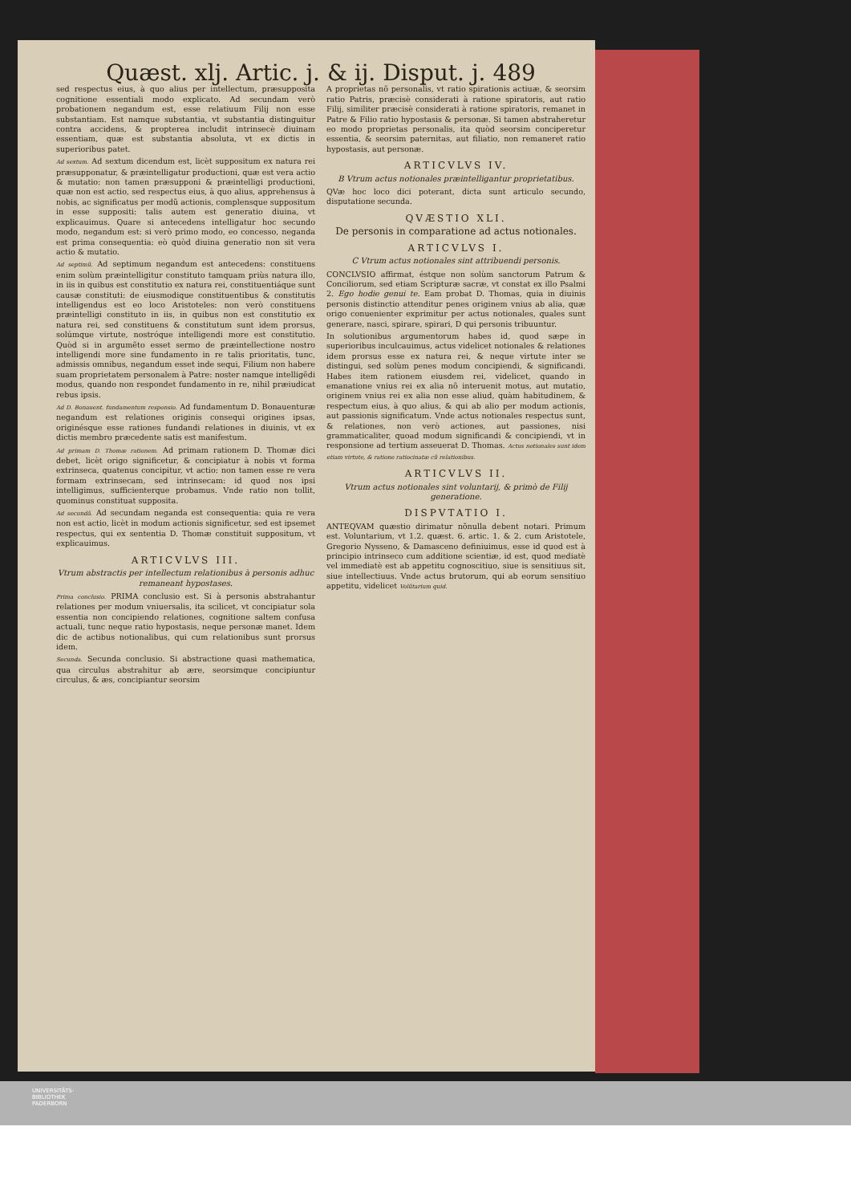Quæst. xlj. Artic. j. & ij. Disput. j. 489
sed respectus eius, à quo alius per intellectum, præsupposita cognitione essentiali modo explicato. Ad secundam verò probationem negandum est, esse relatiuum Filij non esse substantiam. Est namque substantia, vt substantia distinguitur contra accidens, & propterea includit intrinsecè diuinam essentiam, quæ est substantia absoluta, vt ex dictis in superioribus patet.
Ad sextum. Ad sextum dicendum est, licèt suppositum ex natura rei præsupponatur, & præintelligatur productioni, quæ est vera actio & mutatio: non tamen præsupponi & præintelligi productioni, quæ non est actio, sed respectus eius, à quo alius, apprehensus à nobis, ac significatus per modũ actionis, complensque suppositum in esse suppositi: talis autem est generatio diuina, vt explicauimus. Quare si antecedens intelligatur hoc secundo modo, negandum est: si verò primo modo, eo concesso, neganda est prima consequentia: eò quòd diuina generatio non sit vera actio & mutatio.
Ad septimũ. Ad septimum negandum est antecedens: constituens enim solùm præintelligitur constituto tamquam priùs natura illo, in iis in quibus est constitutio ex natura rei, constituentiáque sunt causæ constituti: de eiusmodique constituentibus & constitutis intelligendus est eo loco Aristoteles: non verò constituens præintelligi constituto in iis, in quibus non est constitutio ex natura rei, sed constituens & constitutum sunt idem prorsus, solúmque virtute, nostróque intelligendi more est constitutio. Quòd si in argumẽto esset sermo de præintellectione nostro intelligendi more sine fundamento in re talis prioritatis, tunc, admissis omnibus, negandum esset inde sequi, Filium non habere suam proprietatem personalem à Patre: noster namque intelligẽdi modus, quando non respondet fundamento in re, nihil præiudicat rebus ipsis.
Ad D. Bonauent. fundamentum responsio. Ad fundamentum D. Bonauenturæ negandum est relationes originis consequi origines ipsas, originésque esse rationes fundandi relationes in diuinis, vt ex dictis membro præcedente satis est manifestum.
Ad primam D. Thomæ rationem. Ad primam rationem D. Thomæ dici debet, licèt origo significetur, & concipiatur à nobis vt forma extrinseca, quatenus concipitur, vt actio: non tamen esse re vera formam extrinsecam, sed intrinsecam: id quod nos ipsi intelligimus, sufficienterque probamus. Vnde ratio non tollit, quominus constituat supposita.
Ad secundã. Ad secundam neganda est consequentia: quia re vera non est actio, licèt in modum actionis significetur, sed est ipsemet respectus, qui ex sententia D. Thomæ constituit suppositum, vt explicauimus.
ARTICVLVS III.
Vtrum abstractis per intellectum relationibus à personis adhuc remaneant hypostases.
Prima conclusio. PRIMA conclusio est. Si à personis abstrahantur relationes per modum vniuersalis, ita scilicet, vt concipiatur sola essentia non concipiendo relationes, cognitione saltem confusa actuali, tunc neque ratio hypostasis, neque personæ manet. Idem dic de actibus notionalibus, qui cum relationibus sunt prorsus idem.
Secunda. Secunda conclusio. Si abstractione quasi mathematica, qua circulus abstrahitur ab ære, seorsimque concipiuntur circulus, & æs, concipiantur seorsim
A proprietas nõ personalis, vt ratio spirationis actiuæ, & seorsim ratio Patris, præcisè considerati à ratione spiratoris, aut ratio Filij, similiter præcisè considerati à ratione spiratoris, remanet in Patre & Filio ratio hypostasis & personæ. Si tamen abstraheretur eo modo proprietas personalis, ita quòd seorsim conciperetur essentia, & seorsim paternitas, aut filiatio, non remaneret ratio hypostasis, aut personæ.
ARTICVLVS IV.
B Vtrum actus notionales præintelligantur proprietatibus.
QVæ hoc loco dici poterant, dicta sunt articulo secundo, disputatione secunda.
QVÆSTIO XLI.
De personis in comparatione ad actus notionales.
ARTICVLVS I.
C Vtrum actus notionales sint attribuendi personis.
CONCLVSIO affirmat, éstque non solùm sanctorum Patrum & Conciliorum, sed etiam Scripturæ sacræ, vt constat ex illo Psalmi 2. Ego hodie genui te. Eam probat D. Thomas, quia in diuinis personis distinctio attenditur penes originem vnius ab alia, quæ origo conuenienter exprimitur per actus notionales, quales sunt generare, nasci, spirare, spirari, D qui personis tribuuntur.
In solutionibus argumentorum habes id, quod sæpe in superioribus inculcauimus, actus videlicet notionales & relationes idem prorsus esse ex natura rei, & neque virtute inter se distingui, sed solùm penes modum concipiendi, & significandi. Habes item rationem eiusdem rei, videlicet, quando in emanatione vnius rei ex alia nõ interuenit motus, aut mutatio, originem vnius rei ex alia non esse aliud, quàm habitudinem, & respectum eius, à quo alius, & qui ab alio per modum actionis, aut passionis significatum. Vnde actus notionales respectus sunt, & relationes, non verò actiones, aut passiones, nisi grammaticaliter, quoad modum significandi & concipiendi, vt in responsione ad tertium asseuerat D. Thomas. Actus notionales sunt idem etiam virtute, & ratione ratiocinatæ cũ relationibus.
ARTICVLVS II.
Vtrum actus notionales sint voluntarij, & primò de Filij generatione.
DISPVTATIO I.
ANTEQVAM quæstio dirimatur nõnulla debent notari. Primum est. Voluntarium, vt 1.2. quæst. 6. artic. 1. & 2. cum Aristotele, Gregorio Nysseno, & Damasceno definiuimus, esse id quod est à principio intrinseco cum additione scientiæ, id est, quod mediatè vel immediatè est ab appetitu cognoscitiuo, siue is sensitiuus sit, siue intellectiuus. Vnde actus brutorum, qui ab eorum sensitiuo appetitu, videlicet Volũtarium quid.
UNIVERSITÄTS-
BIBLIOTHEK
PADERBORN